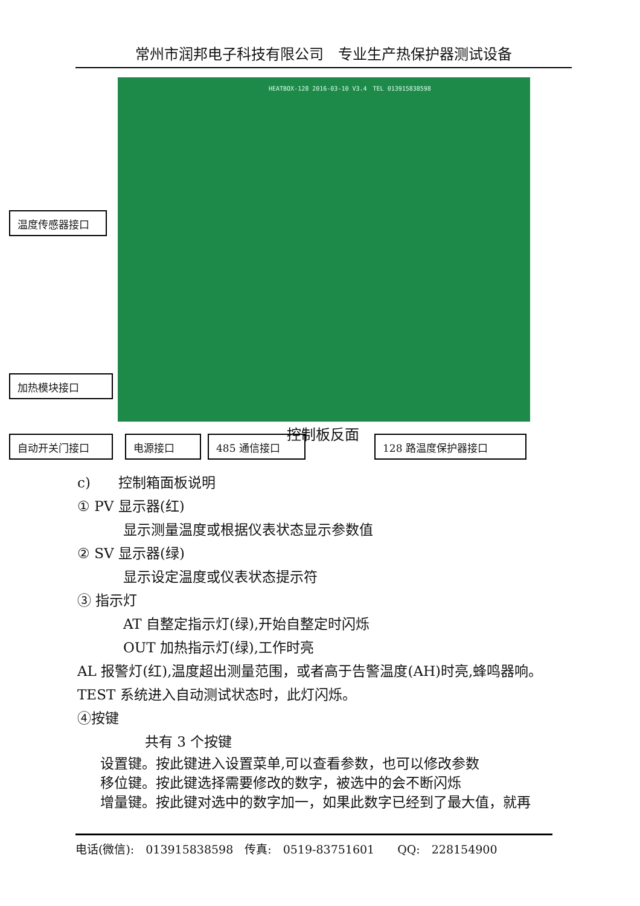常州市润邦电子科技有限公司　专业生产热保护器测试设备
HEATBOX-128 2016-03-10 V3.4　TEL 013915838598
温度传感器接口
加热模块接口
自动开关门接口 电源接口 485 通信接口 控制板反面 128 路温度保护器接口
c)　　控制箱面板说明
① PV 显示器(红)
显示测量温度或根据仪表状态显示参数值
② SV 显示器(绿)
显示设定温度或仪表状态提示符
③ 指示灯
AT 自整定指示灯(绿),开始自整定时闪烁
OUT 加热指示灯(绿),工作时亮
AL 报警灯(红),温度超出测量范围，或者高于告警温度(AH)时亮,蜂鸣器响。
TEST 系统进入自动测试状态时，此灯闪烁。
④按键
共有 3 个按键
设置键。按此键进入设置菜单,可以查看参数，也可以修改参数
移位键。按此键选择需要修改的数字，被选中的会不断闪烁
增量键。按此键对选中的数字加一，如果此数字已经到了最大值，就再
电话(微信):　013915838598　传真:　0519-83751601　　QQ:　228154900